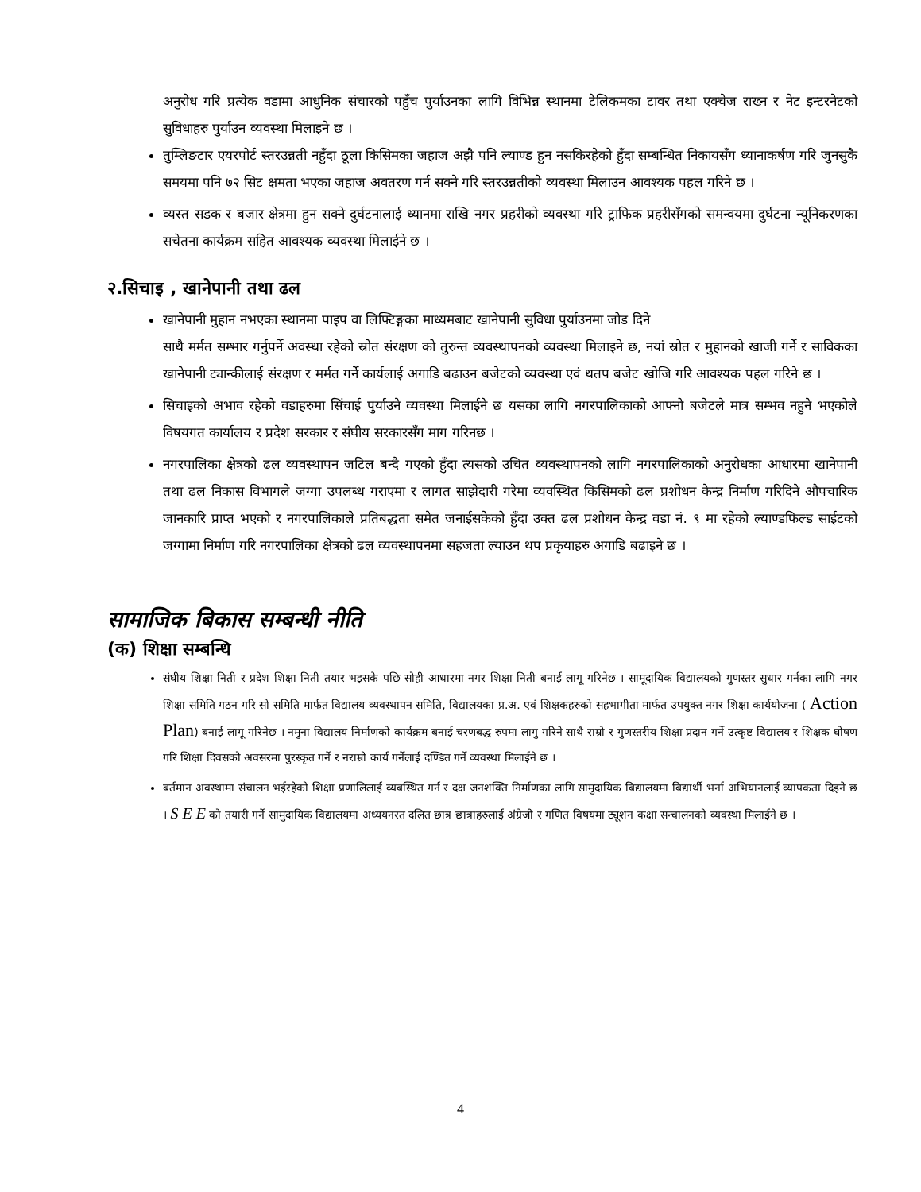अनुरोध गरि प्रत्येक वडामा आधुनिक संचारको पहुँच पुर्याउनका लागि विभिन्न स्थानमा टेलिकमका टावर तथा एक्चेज राख्न र नेट इन्टरनेटको सुविधाहरु पुर्याउन व्यवस्था मिलाइने छ ।
तुम्लिङटार एयरपोर्ट स्तरउन्नती नहुँदा ठूला किसिमका जहाज अझै पनि ल्याण्ड हुन नसकिरहेको हुँदा सम्बन्धित निकायसँग ध्यानाकर्षण गरि जुनसुकै समयमा पनि ७२ सिट क्षमता भएका जहाज अवतरण गर्न सक्ने गरि स्तरउन्नतीको व्यवस्था मिलाउन आवश्यक पहल गरिने छ ।
व्यस्त सडक र बजार क्षेत्रमा हुन सक्ने दुर्घटनालाई ध्यानमा राखि नगर प्रहरीको व्यवस्था गरि ट्राफिक प्रहरीसँगको समन्वयमा दुर्घटना न्यूनिकरणका सचेतना कार्यक्रम सहित आवश्यक व्यवस्था मिलाईने छ ।
२.सिचाइ , खानेपानी तथा ढल
खानेपानी मुहान नभएका स्थानमा पाइप वा लिफ्टिङ्गका माध्यमबाट खानेपानी सुविधा पुर्याउनमा जोड दिने
साथै मर्मत सम्भार गर्नुपर्ने अवस्था रहेको स्रोत संरक्षण को तुरुन्त व्यवस्थापनको व्यवस्था मिलाइने छ, नयां स्रोत र मुहानको खाजी गर्ने र साविकका खानेपानी ट्यान्कीलाई संरक्षण र मर्मत गर्ने कार्यलाई अगाडि बढाउन बजेटको व्यवस्था एवं थतप बजेट खोजि गरि आवश्यक पहल गरिने छ ।
सिचाइको अभाव रहेको वडाहरुमा सिंचाई पुर्याउने व्यवस्था मिलाईने छ यसका लागि नगरपालिकाको आफ्नो बजेटले मात्र सम्भव नहुने भएकोले विषयगत कार्यालय र प्रदेश सरकार र संघीय सरकारसँग माग गरिनछ ।
नगरपालिका क्षेत्रको ढल व्यवस्थापन जटिल बन्दै गएको हुँदा त्यसको उचित व्यवस्थापनको लागि नगरपालिकाको अनुरोधका आधारमा खानेपानी तथा ढल निकास विभागले जग्गा उपलब्ध गराएमा र लागत साझेदारी गरेमा व्यवस्थित किसिमको ढल प्रशोधन केन्द्र निर्माण गरिदिने औपचारिक जानकारि प्राप्त भएको र नगरपालिकाले प्रतिबद्धता समेत जनाईसकेको हुँदा उक्त ढल प्रशोधन केन्द्र वडा नं. ९ मा रहेको ल्याण्डफिल्ड साईटको जग्गामा निर्माण गरि नगरपालिका क्षेत्रको ढल व्यवस्थापनमा सहजता ल्याउन थप प्रकृयाहरु अगाडि बढाइने छ ।
सामाजिक बिकास सम्बन्धी नीति
(क) शिक्षा सम्बन्धि
संघीय शिक्षा निती र प्रदेश शिक्षा निती तयार भइसके पछि सोही आधारमा नगर शिक्षा निती बनाई लागू गरिनेछ । सामूदायिक विद्यालयको गुणस्तर सुधार गर्नका लागि नगर शिक्षा समिति गठन गरि सो समिति मार्फत विद्यालय व्यवस्थापन समिति, विद्यालयका प्र.अ. एवं शिक्षकहरुको सहभागीता मार्फत उपयुक्त नगर शिक्षा कार्ययोजना ( Action Plan) बनाई लागू गरिनेछ । नमुना विद्यालय निर्माणको कार्यक्रम बनाई चरणबद्ध रुपमा लागु गरिने साथै राम्रो र गुणस्तरीय शिक्षा प्रदान गर्ने उत्कृष्ट विद्यालय र शिक्षक घोषण गरि शिक्षा दिवसको अवसरमा पुरस्कृत गर्ने र नराम्रो कार्य गर्नेलाई दण्डित गर्ने व्यवस्था मिलाईने छ ।
बर्तमान अवस्थामा संचालन भईरहेको शिक्षा प्रणालिलाई व्यबस्थित गर्न र दक्ष जनशक्ति निर्माणका लागि सामुदायिक बिद्यालयमा बिद्यार्थी भर्ना अभियानलाई व्यापकता दिइने छ । S E E को तयारी गर्ने सामुदायिक विद्यालयमा अध्ययनरत दलित छात्र छात्राहरुलाई अंग्रेजी र गणित विषयमा ट्यूशन कक्षा सन्चालनको व्यवस्था मिलाईने छ ।
4